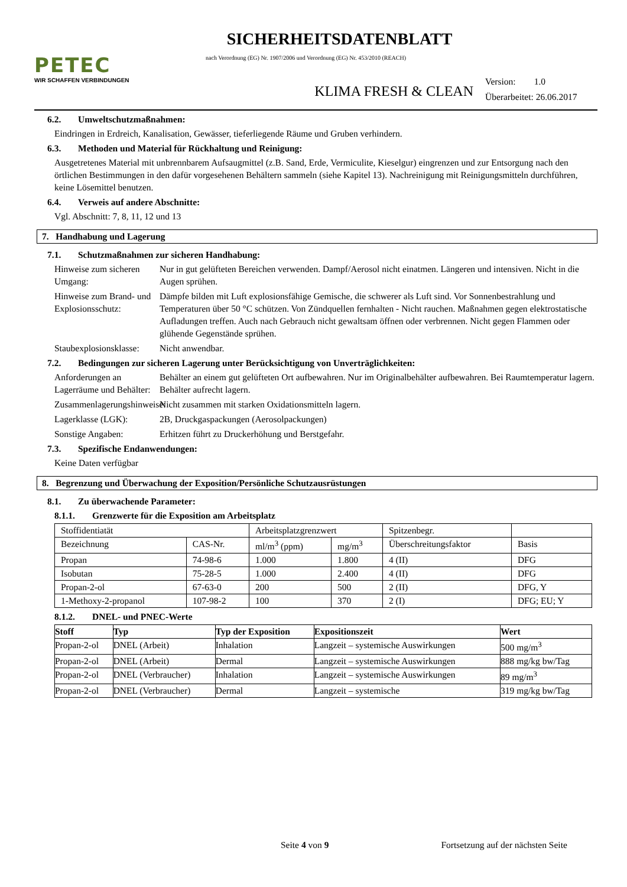PETEC
WIR SCHAFFEN VERBINDUNGEN
SICHERHEITSDATENBLATT
nach Verordnung (EG) Nr. 1907/2006 und Verordnung (EG) Nr. 453/2010 (REACH)
KLIMA FRESH & CLEAN
Version: 1.0
Überarbeitet: 26.06.2017
6.2. Umweltschutzmaßnahmen:
Eindringen in Erdreich, Kanalisation, Gewässer, tieferliegende Räume und Gruben verhindern.
6.3. Methoden und Material für Rückhaltung und Reinigung:
Ausgetretenes Material mit unbrennbarem Aufsaugmittel (z.B. Sand, Erde, Vermiculite, Kieselgur) eingrenzen und zur Entsorgung nach den örtlichen Bestimmungen in den dafür vorgesehenen Behältern sammeln (siehe Kapitel 13). Nachreinigung mit Reinigungsmitteln durchführen, keine Lösemittel benutzen.
6.4. Verweis auf andere Abschnitte:
Vgl. Abschnitt: 7, 8, 11, 12 und 13
7. Handhabung und Lagerung
7.1. Schutzmaßnahmen zur sicheren Handhabung:
Hinweise zum sicheren Umgang:
Nur in gut gelüfteten Bereichen verwenden. Dampf/Aerosol nicht einatmen. Längeren und intensiven. Nicht in die Augen sprühen.
Hinweise zum Brand- und Explosionsschutz:
Dämpfe bilden mit Luft explosionsfähige Gemische, die schwerer als Luft sind. Vor Sonnenbestrahlung und Temperaturen über 50 °C schützen. Von Zündquellen fernhalten - Nicht rauchen. Maßnahmen gegen elektrostatische Aufladungen treffen. Auch nach Gebrauch nicht gewaltsam öffnen oder verbrennen. Nicht gegen Flammen oder glühende Gegenstände sprühen.
Staubexplosionsklasse:
Nicht anwendbar.
7.2. Bedingungen zur sicheren Lagerung unter Berücksichtigung von Unverträglichkeiten:
Anforderungen an Lagerräume und Behälter:
Behälter an einem gut gelüfteten Ort aufbewahren. Nur im Originalbehälter aufbewahren. Bei Raumtemperatur lagern. Behälter aufrecht lagern.
Zusammenlagerungshinweise:
Nicht zusammen mit starken Oxidationsmitteln lagern.
Lagerklasse (LGK):
2B, Druckgaspackungen (Aerosolpackungen)
Sonstige Angaben:
Erhitzen führt zu Druckerhöhung und Berstgefahr.
7.3. Spezifische Endanwendungen:
Keine Daten verfügbar
8. Begrenzung und Überwachung der Exposition/Persönliche Schutzausrüstungen
8.1. Zu überwachende Parameter:
8.1.1. Grenzwerte für die Exposition am Arbeitsplatz
| Stoffidentiatät | | Arbeitsplatzgrenzwert | | Spitzenbegr. | |
| --- | --- | --- | --- | --- | --- |
| Bezeichnung | CAS-Nr. | ml/m<sup>3</sup> (ppm) | mg/m<sup>3</sup> | Überschreitungsfaktor | Basis |
| Propan | 74-98-6 | 1.000 | 1.800 | 4 (II) | DFG |
| Isobutan | 75-28-5 | 1.000 | 2.400 | 4 (II) | DFG |
| Propan-2-ol | 67-63-0 | 200 | 500 | 2 (II) | DFG, Y |
| 1-Methoxy-2-propanol | 107-98-2 | 100 | 370 | 2 (I) | DFG; EU; Y |
8.1.2. DNEL- und PNEC-Werte
| Stoff | Typ | Typ der Exposition | Expositionszeit | Wert |
| --- | --- | --- | --- | --- |
| Propan-2-ol | DNEL (Arbeit) | Inhalation | Langzeit – systemische Auswirkungen | 500 mg/m<sup>3</sup> |
| Propan-2-ol | DNEL (Arbeit) | Dermal | Langzeit – systemische Auswirkungen | 888 mg/kg bw/Tag |
| Propan-2-ol | DNEL (Verbraucher) | Inhalation | Langzeit – systemische Auswirkungen | 89 mg/m<sup>3</sup> |
| Propan-2-ol | DNEL (Verbraucher) | Dermal | Langzeit – systemische | 319 mg/kg bw/Tag |
Seite 4 von 9 Fortsetzung auf der nächsten Seite